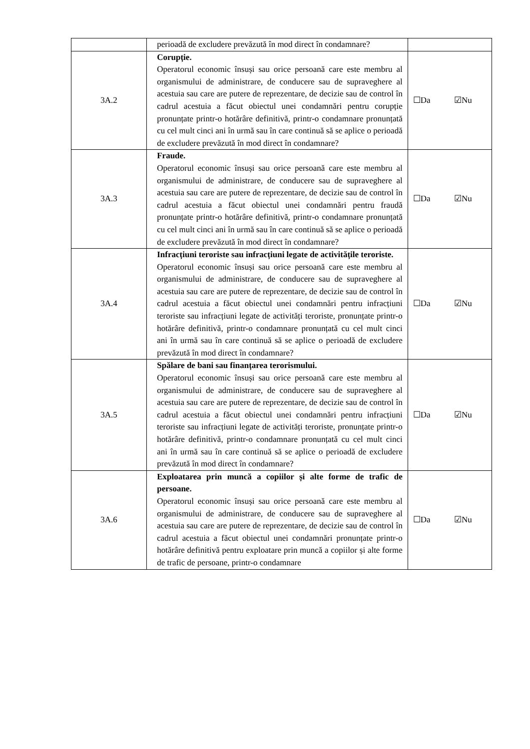| | perioadă de excludere prevăzută în mod direct în condamnare? | |
| 3A.2 | Corupție. Operatorul economic însuși sau orice persoană care este membru al organismului de administrare, de conducere sau de supraveghere al acestuia sau care are putere de reprezentare, de decizie sau de control în cadrul acestuia a făcut obiectul unei condamnări pentru corupție pronunțate printr-o hotărâre definitivă, printr-o condamnare pronunțată cu cel mult cinci ani în urmă sau în care continuă să se aplice o perioadă de excludere prevăzută în mod direct în condamnare? | ☐Da ☑Nu |
| 3A.3 | Fraude. Operatorul economic însuși sau orice persoană care este membru al organismului de administrare, de conducere sau de supraveghere al acestuia sau care are putere de reprezentare, de decizie sau de control în cadrul acestuia a făcut obiectul unei condamnări pentru fraudă pronunțate printr-o hotărâre definitivă, printr-o condamnare pronunțată cu cel mult cinci ani în urmă sau în care continuă să se aplice o perioadă de excludere prevăzută în mod direct în condamnare? | ☐Da ☑Nu |
| 3A.4 | Infracțiuni teroriste sau infracțiuni legate de activitățile teroriste. Operatorul economic însuși sau orice persoană care este membru al organismului de administrare, de conducere sau de supraveghere al acestuia sau care are putere de reprezentare, de decizie sau de control în cadrul acestuia a făcut obiectul unei condamnări pentru infracțiuni teroriste sau infracțiuni legate de activități teroriste, pronunțate printr-o hotărâre definitivă, printr-o condamnare pronunțată cu cel mult cinci ani în urmă sau în care continuă să se aplice o perioadă de excludere prevăzută în mod direct în condamnare? | ☐Da ☑Nu |
| 3A.5 | Spălare de bani sau finanțarea terorismului. Operatorul economic însuși sau orice persoană care este membru al organismului de administrare, de conducere sau de supraveghere al acestuia sau care are putere de reprezentare, de decizie sau de control în cadrul acestuia a făcut obiectul unei condamnări pentru infracțiuni teroriste sau infracțiuni legate de activități teroriste, pronunțate printr-o hotărâre definitivă, printr-o condamnare pronunțată cu cel mult cinci ani în urmă sau în care continuă să se aplice o perioadă de excludere prevăzută în mod direct în condamnare? | ☐Da ☑Nu |
| 3A.6 | Exploatarea prin muncă a copiilor și alte forme de trafic de persoane. Operatorul economic însuși sau orice persoană care este membru al organismului de administrare, de conducere sau de supraveghere al acestuia sau care are putere de reprezentare, de decizie sau de control în cadrul acestuia a făcut obiectul unei condamnări pronunțate printr-o hotărâre definitivă pentru exploatare prin muncă a copiilor și alte forme de trafic de persoane, printr-o condamnare | ☐Da ☑Nu |